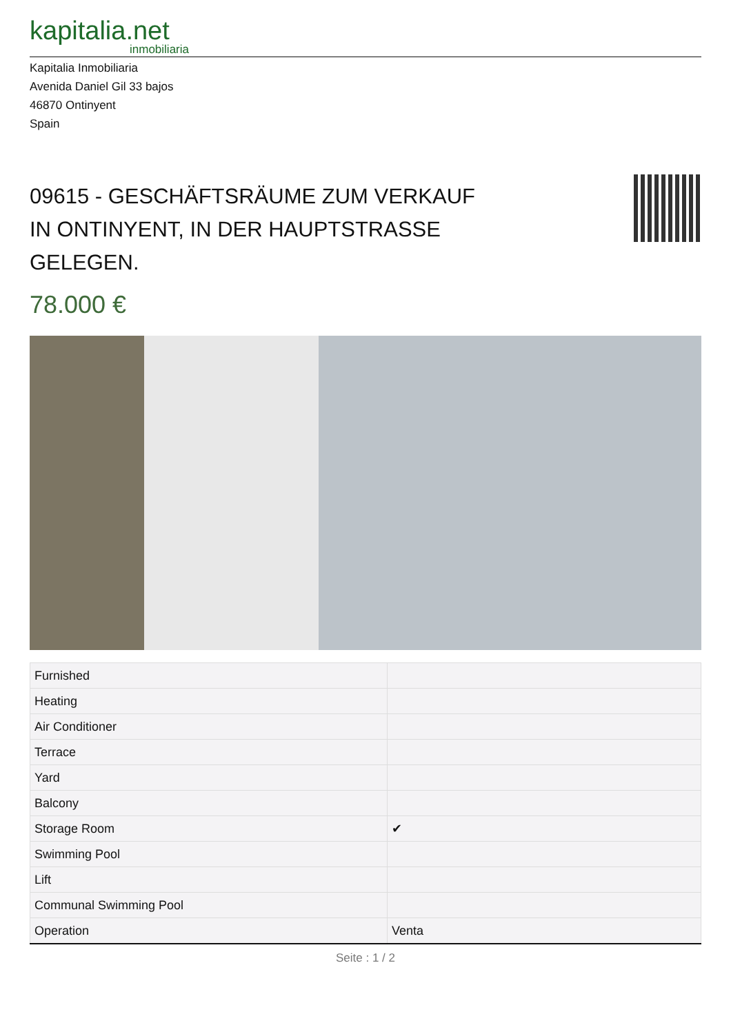kapitalia.net
inmobiliaria
Kapitalia Inmobiliaria
Avenida Daniel Gil 33 bajos
46870 Ontinyent
Spain
09615 - GESCHÄFTSRÄUME ZUM VERKAUF IN ONTINYENT, IN DER HAUPTSTRASSE GELEGEN.
78.000 €
| Furnished | |
| Heating | |
| Air Conditioner | |
| Terrace | |
| Yard | |
| Balcony | |
| Storage Room | ✔ |
| Swimming Pool | |
| Lift | |
| Communal Swimming Pool | |
| Operation | Venta |
Seite : 1 / 2